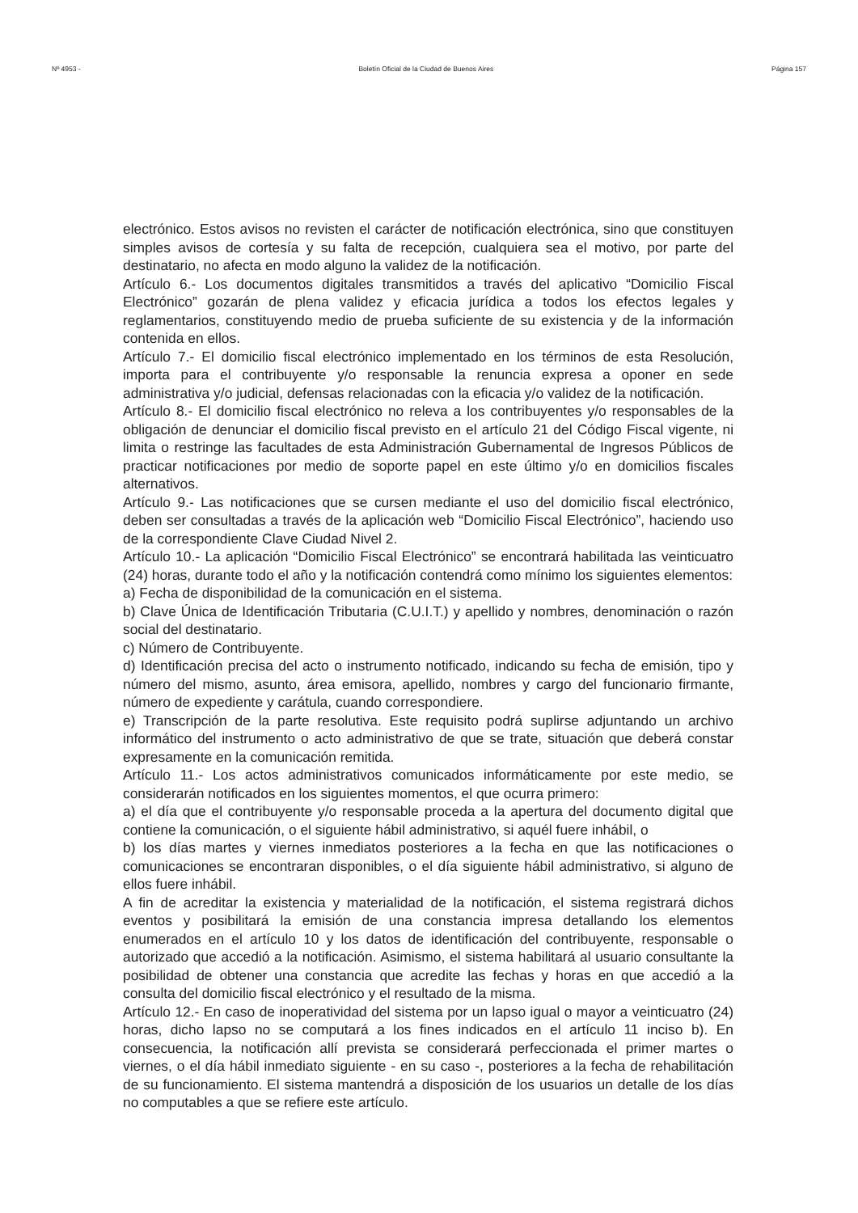Nº 4953 - Boletín Oficial de la Ciudad de Buenos Aires Página 157
electrónico. Estos avisos no revisten el carácter de notificación electrónica, sino que constituyen simples avisos de cortesía y su falta de recepción, cualquiera sea el motivo, por parte del destinatario, no afecta en modo alguno la validez de la notificación.
Artículo 6.- Los documentos digitales transmitidos a través del aplicativo “Domicilio Fiscal Electrónico” gozarán de plena validez y eficacia jurídica a todos los efectos legales y reglamentarios, constituyendo medio de prueba suficiente de su existencia y de la información contenida en ellos.
Artículo 7.- El domicilio fiscal electrónico implementado en los términos de esta Resolución, importa para el contribuyente y/o responsable la renuncia expresa a oponer en sede administrativa y/o judicial, defensas relacionadas con la eficacia y/o validez de la notificación.
Artículo 8.- El domicilio fiscal electrónico no releva a los contribuyentes y/o responsables de la obligación de denunciar el domicilio fiscal previsto en el artículo 21 del Código Fiscal vigente, ni limita o restringe las facultades de esta Administración Gubernamental de Ingresos Públicos de practicar notificaciones por medio de soporte papel en este último y/o en domicilios fiscales alternativos.
Artículo 9.- Las notificaciones que se cursen mediante el uso del domicilio fiscal electrónico, deben ser consultadas a través de la aplicación web “Domicilio Fiscal Electrónico”, haciendo uso de la correspondiente Clave Ciudad Nivel 2.
Artículo 10.- La aplicación “Domicilio Fiscal Electrónico” se encontrará habilitada las veinticuatro (24) horas, durante todo el año y la notificación contendrá como mínimo los siguientes elementos:
a) Fecha de disponibilidad de la comunicación en el sistema.
b) Clave Única de Identificación Tributaria (C.U.I.T.) y apellido y nombres, denominación o razón social del destinatario.
c) Número de Contribuyente.
d) Identificación precisa del acto o instrumento notificado, indicando su fecha de emisión, tipo y número del mismo, asunto, área emisora, apellido, nombres y cargo del funcionario firmante, número de expediente y carátula, cuando correspondiere.
e) Transcripción de la parte resolutiva. Este requisito podrá suplirse adjuntando un archivo informático del instrumento o acto administrativo de que se trate, situación que deberá constar expresamente en la comunicación remitida.
Artículo 11.- Los actos administrativos comunicados informáticamente por este medio, se considerarán notificados en los siguientes momentos, el que ocurra primero:
a) el día que el contribuyente y/o responsable proceda a la apertura del documento digital que contiene la comunicación, o el siguiente hábil administrativo, si aquél fuere inhábil, o
b) los días martes y viernes inmediatos posteriores a la fecha en que las notificaciones o comunicaciones se encontraran disponibles, o el día siguiente hábil administrativo, si alguno de ellos fuere inhábil.
A fin de acreditar la existencia y materialidad de la notificación, el sistema registrará dichos eventos y posibilitará la emisión de una constancia impresa detallando los elementos enumerados en el artículo 10 y los datos de identificación del contribuyente, responsable o autorizado que accedió a la notificación. Asimismo, el sistema habilitará al usuario consultante la posibilidad de obtener una constancia que acredite las fechas y horas en que accedió a la consulta del domicilio fiscal electrónico y el resultado de la misma.
Artículo 12.- En caso de inoperatividad del sistema por un lapso igual o mayor a veinticuatro (24) horas, dicho lapso no se computará a los fines indicados en el artículo 11 inciso b). En consecuencia, la notificación allí prevista se considerará perfeccionada el primer martes o viernes, o el día hábil inmediato siguiente - en su caso -, posteriores a la fecha de rehabilitación de su funcionamiento. El sistema mantendrá a disposición de los usuarios un detalle de los días no computables a que se refiere este artículo.